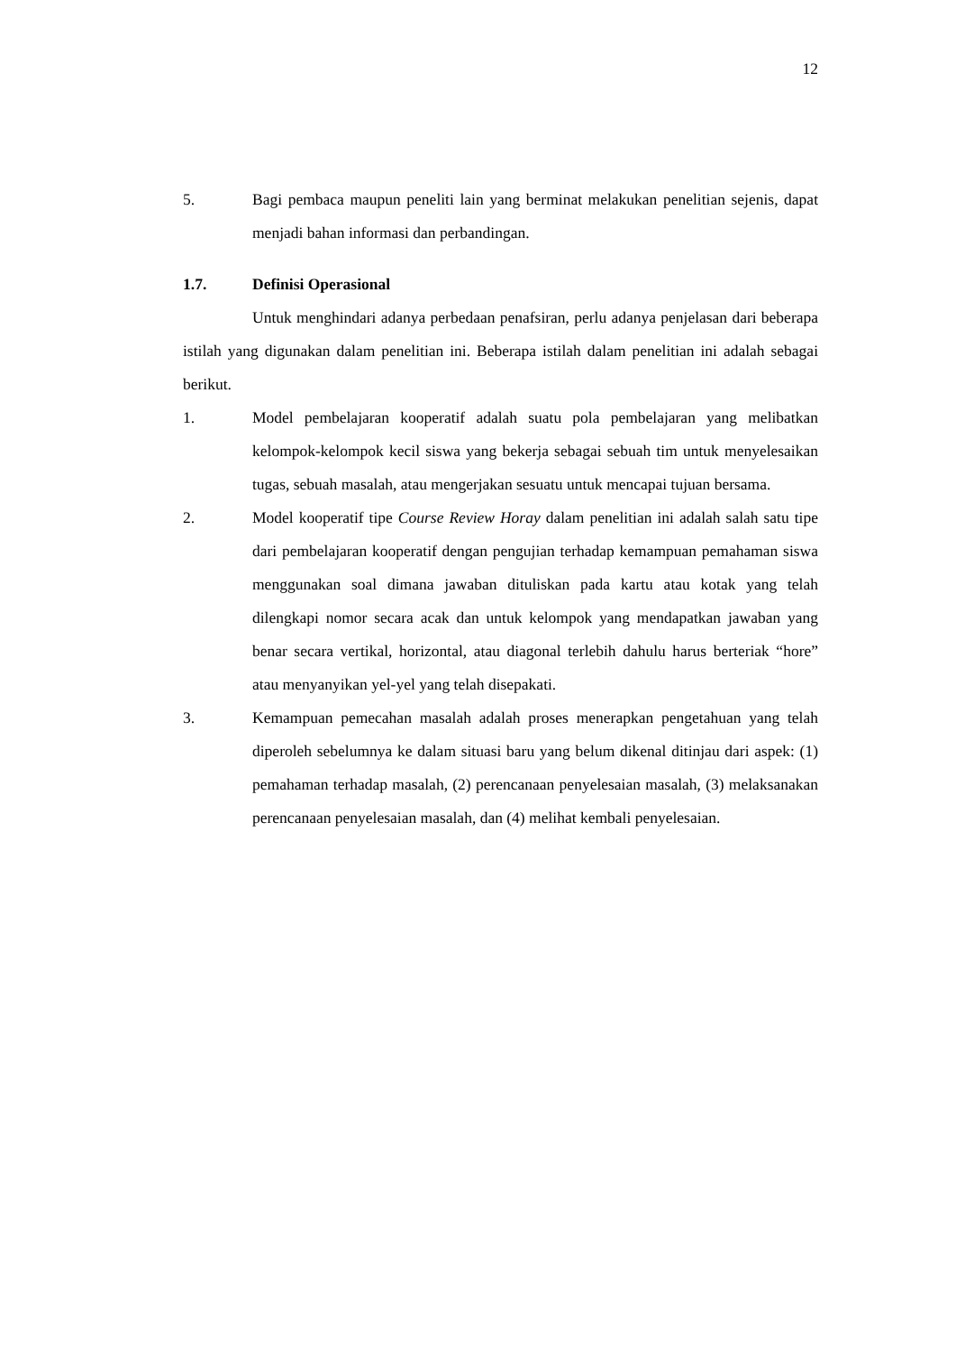12
5. Bagi pembaca maupun peneliti lain yang berminat melakukan penelitian sejenis, dapat menjadi bahan informasi dan perbandingan.
1.7. Definisi Operasional
Untuk menghindari adanya perbedaan penafsiran, perlu adanya penjelasan dari beberapa istilah yang digunakan dalam penelitian ini. Beberapa istilah dalam penelitian ini adalah sebagai berikut.
1. Model pembelajaran kooperatif adalah suatu pola pembelajaran yang melibatkan kelompok-kelompok kecil siswa yang bekerja sebagai sebuah tim untuk menyelesaikan tugas, sebuah masalah, atau mengerjakan sesuatu untuk mencapai tujuan bersama.
2. Model kooperatif tipe Course Review Horay dalam penelitian ini adalah salah satu tipe dari pembelajaran kooperatif dengan pengujian terhadap kemampuan pemahaman siswa menggunakan soal dimana jawaban dituliskan pada kartu atau kotak yang telah dilengkapi nomor secara acak dan untuk kelompok yang mendapatkan jawaban yang benar secara vertikal, horizontal, atau diagonal terlebih dahulu harus berteriak “hore” atau menyanyikan yel-yel yang telah disepakati.
3. Kemampuan pemecahan masalah adalah proses menerapkan pengetahuan yang telah diperoleh sebelumnya ke dalam situasi baru yang belum dikenal ditinjau dari aspek: (1) pemahaman terhadap masalah, (2) perencanaan penyelesaian masalah, (3) melaksanakan perencanaan penyelesaian masalah, dan (4) melihat kembali penyelesaian.